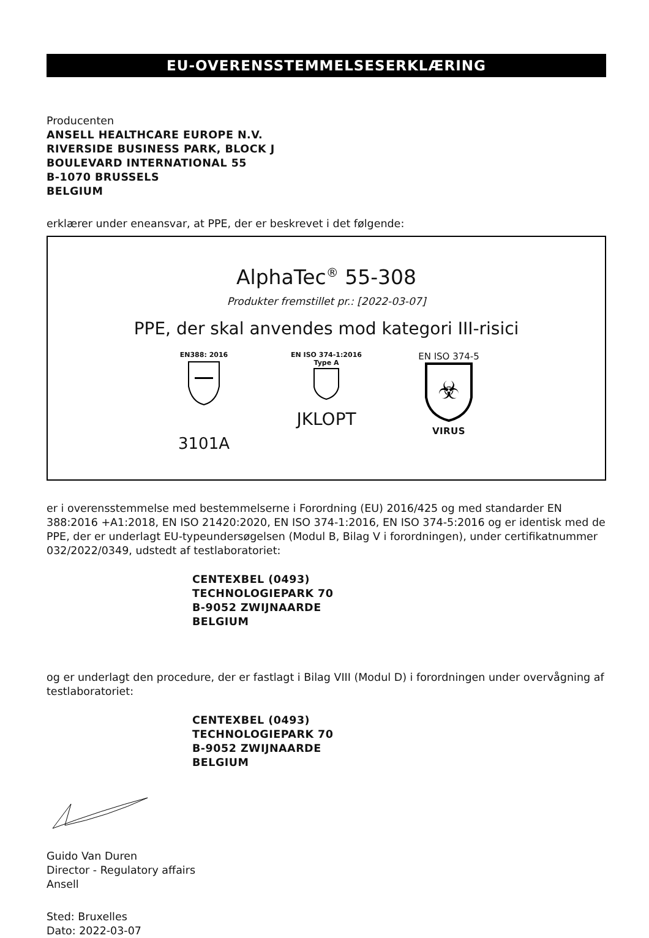EU-OVERENSSTEMMELSESERKLÆRING
Producenten
ANSELL HEALTHCARE EUROPE N.V.
RIVERSIDE BUSINESS PARK, BLOCK J
BOULEVARD INTERNATIONAL 55
B-1070 BRUSSELS
BELGIUM
erklærer under eneansvar, at PPE, der er beskrevet i det følgende:
AlphaTec<sup>®</sup> 55-308
Produkter fremstillet pr.: [2022-03-07]
PPE, der skal anvendes mod kategori III-risici
EN388: 2016
3101A
EN ISO 374-1:2016
Type A
JKLOPT
EN ISO 374-5
☣
VIRUS
er i overensstemmelse med bestemmelserne i Forordning (EU) 2016/425 og med standarder EN 388:2016 +A1:2018, EN ISO 21420:2020, EN ISO 374-1:2016, EN ISO 374-5:2016 og er identisk med de PPE, der er underlagt EU-typeundersøgelsen (Modul B, Bilag V i forordningen), under certifikatnummer 032/2022/0349, udstedt af testlaboratoriet:
CENTEXBEL (0493)
TECHNOLOGIEPARK 70
B-9052 ZWIJNAARDE
BELGIUM
og er underlagt den procedure, der er fastlagt i Bilag VIII (Modul D) i forordningen under overvågning af testlaboratoriet:
CENTEXBEL (0493)
TECHNOLOGIEPARK 70
B-9052 ZWIJNAARDE
BELGIUM
Guido Van Duren
Director - Regulatory affairs
Ansell
Sted: Bruxelles
Dato: 2022-03-07